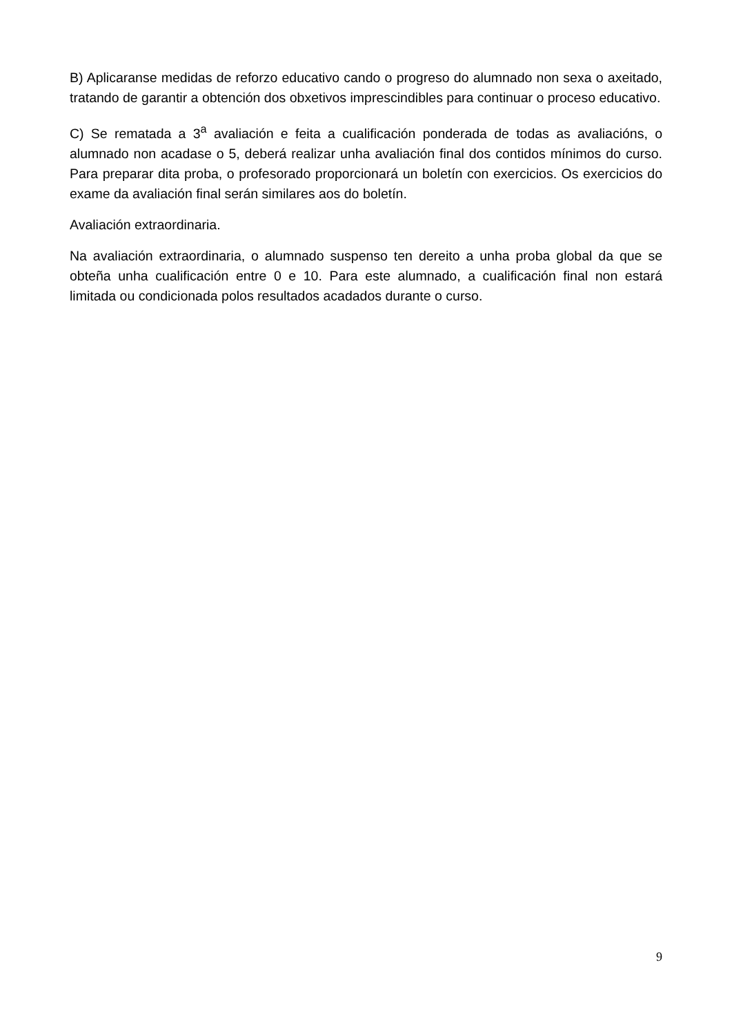B) Aplicaranse medidas de reforzo educativo cando o progreso do alumnado non sexa o axeitado, tratando de garantir a obtención dos obxetivos imprescindibles para continuar o proceso educativo.
C) Se rematada a 3<sup>a</sup> avaliación e feita a cualificación ponderada de todas as avaliacións, o alumnado non acadase o 5, deberá realizar unha avaliación final dos contidos mínimos do curso. Para preparar dita proba, o profesorado proporcionará un boletín con exercicios. Os exercicios do exame da avaliación final serán similares aos do boletín.
Avaliación extraordinaria.
Na avaliación extraordinaria, o alumnado suspenso ten dereito a unha proba global da que se obteña unha cualificación entre 0 e 10. Para este alumnado, a cualificación final non estará limitada ou condicionada polos resultados acadados durante o curso.
9